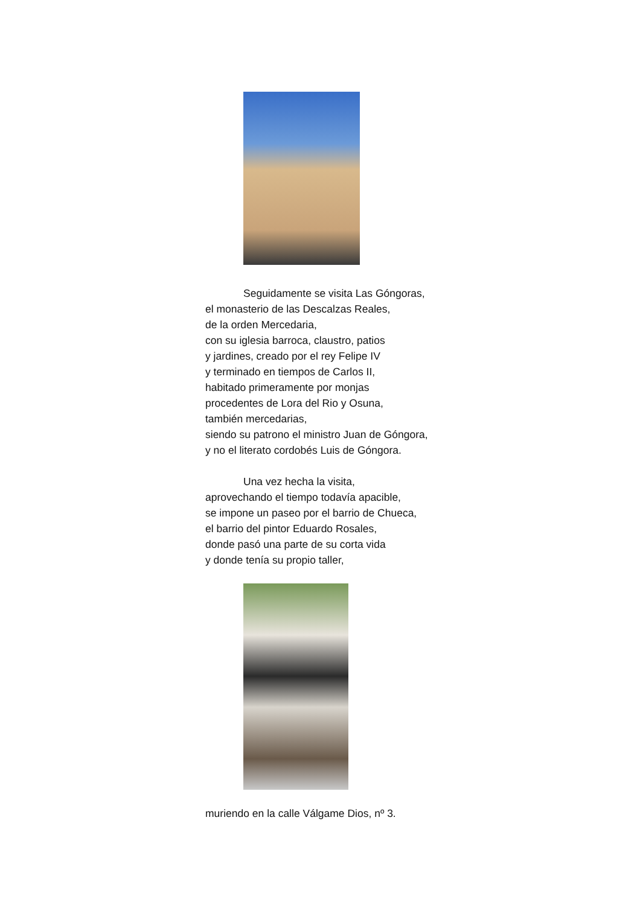Seguidamente se visita Las Góngoras,
el monasterio de las Descalzas Reales,
de la orden Mercedaria,
con su iglesia barroca, claustro, patios
y jardines, creado por el rey Felipe IV
y terminado en tiempos de Carlos II,
habitado primeramente por monjas
procedentes de Lora del Rio y Osuna,
también mercedarias,
siendo su patrono el ministro Juan de Góngora,
y no el literato cordobés Luis de Góngora.
Una vez hecha la visita,
aprovechando el tiempo todavía apacible,
se impone un paseo por el barrio de Chueca,
el barrio del pintor Eduardo Rosales,
donde pasó una parte de su corta vida
y donde tenía su propio taller,
muriendo en la calle Válgame Dios, nº 3.